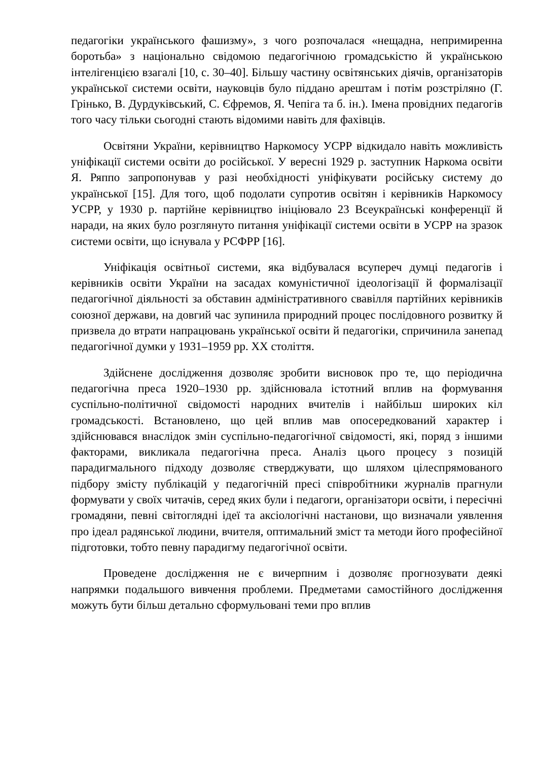педагогіки українського фашизму», з чого розпочалася «нещадна, непримиренна боротьба» з національно свідомою педагогічною громадськістю й українською інтелігенцією взагалі [10, с. 30–40]. Більшу частину освітянських діячів, організаторів української системи освіти, науковців було піддано арештам і потім розстріляно (Г. Грінько, В. Дурдуківський, С. Єфремов, Я. Чепіга та б. ін.). Імена провідних педагогів того часу тільки сьогодні стають відомими навіть для фахівців.
Освітяни України, керівництво Наркомосу УСРР відкидало навіть можливість уніфікації системи освіти до російської. У вересні 1929 р. заступник Наркома освіти Я. Ряппо запропонував у разі необхідності уніфікувати російську систему до української [15]. Для того, щоб подолати супротив освітян і керівників Наркомосу УСРР, у 1930 р. партійне керівництво ініціювало 23 Всеукраїнські конференції й наради, на яких було розглянуто питання уніфікації системи освіти в УСРР на зразок системи освіти, що існувала у РСФРР [16].
Уніфікація освітньої системи, яка відбувалася всупереч думці педагогів і керівників освіти України на засадах комуністичної ідеологізації й формалізації педагогічної діяльності за обставин адміністративного свавілля партійних керівників союзної держави, на довгий час зупинила природний процес послідовного розвитку й призвела до втрати напрацювань української освіти й педагогіки, спричинила занепад педагогічної думки у 1931–1959 рр. ХХ століття.
Здійснене дослідження дозволяє зробити висновок про те, що періодична педагогічна преса 1920–1930 рр. здійснювала істотний вплив на формування суспільно-політичної свідомості народних вчителів і найбільш широких кіл громадськості. Встановлено, що цей вплив мав опосередкований характер і здійснювався внаслідок змін суспільно-педагогічної свідомості, які, поряд з іншими факторами, викликала педагогічна преса. Аналіз цього процесу з позицій парадигмального підходу дозволяє стверджувати, що шляхом цілеспрямованого підбору змісту публікацій у педагогічній пресі співробітники журналів прагнули формувати у своїх читачів, серед яких були і педагоги, організатори освіти, і пересічні громадяни, певні світоглядні ідеї та аксіологічні настанови, що визначали уявлення про ідеал радянської людини, вчителя, оптимальний зміст та методи його професійної підготовки, тобто певну парадигму педагогічної освіти.
Проведене дослідження не є вичерпним і дозволяє прогнозувати деякі напрямки подальшого вивчення проблеми. Предметами самостійного дослідження можуть бути більш детально сформульовані теми про вплив